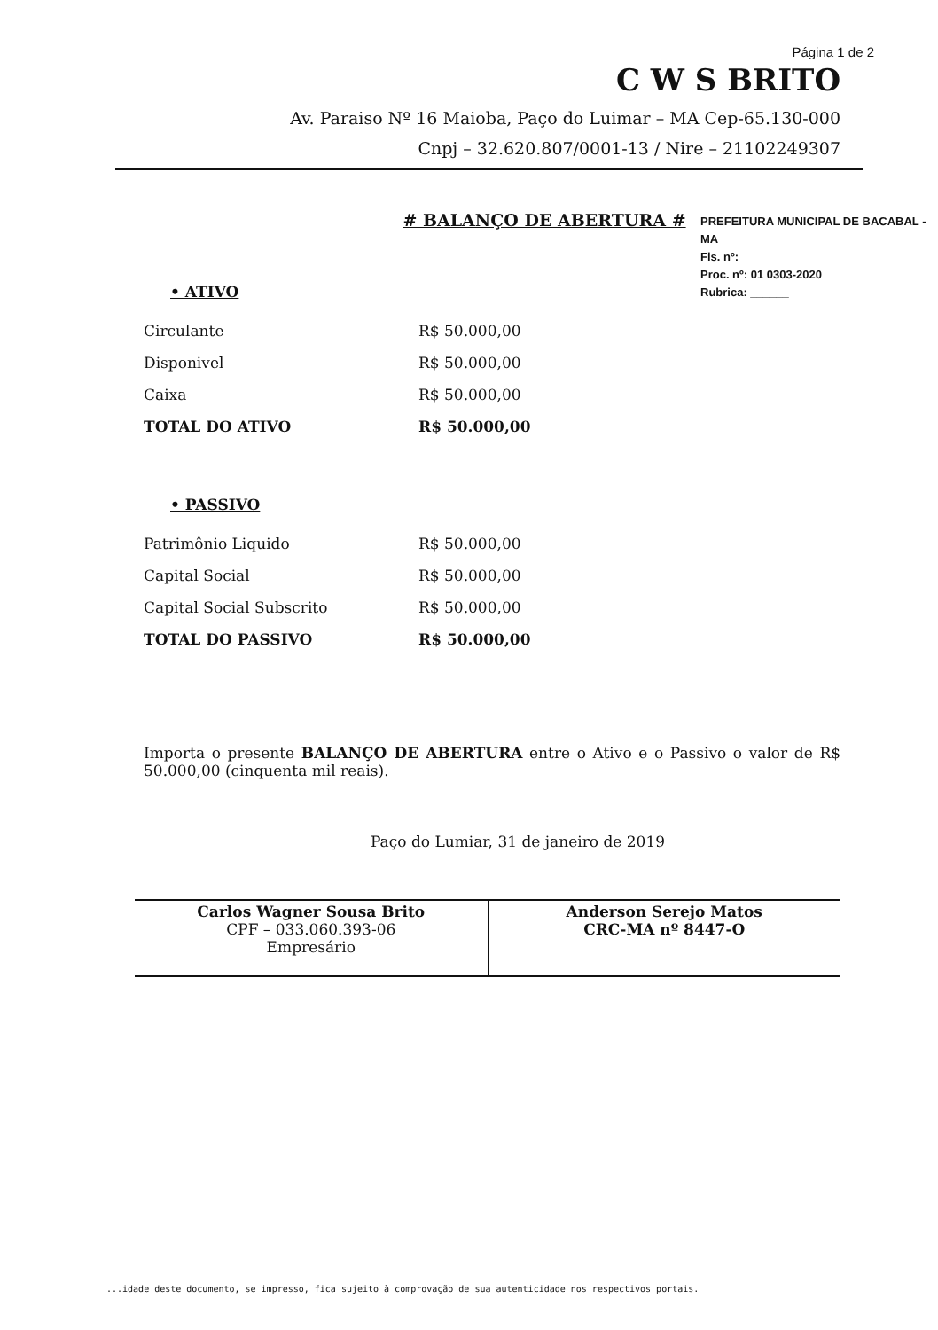Página 1 de 2
C W S BRITO
Av. Paraiso Nº 16 Maioba, Paço do Luimar – MA Cep-65.130-000
Cnpj – 32.620.807/0001-13 / Nire – 21102249307
PREFEITURA MUNICIPAL DE BACABAL - MA
Fls. nº: ______
Proc. nº: 01 0303-2020
Rubrica: ______
# BALANÇO DE ABERTURA #
• ATIVO
| Circulante | R$ 50.000,00 |
| Disponivel | R$ 50.000,00 |
| Caixa | R$ 50.000,00 |
| TOTAL DO ATIVO | R$ 50.000,00 |
• PASSIVO
| Patrimônio Liquido | R$ 50.000,00 |
| Capital Social | R$ 50.000,00 |
| Capital Social Subscrito | R$ 50.000,00 |
| TOTAL DO PASSIVO | R$ 50.000,00 |
Importa o presente BALANÇO DE ABERTURA entre o Ativo e o Passivo o valor de R$ 50.000,00 (cinquenta mil reais).
Paço do Lumiar, 31 de janeiro de 2019
| Carlos Wagner Sousa Brito CPF – 033.060.393-06 Empresário | Anderson Serejo Matos CRC-MA nº 8447-O |
...idade deste documento, se impresso, fica sujeito à comprovação de sua autenticidade nos respectivos portais.